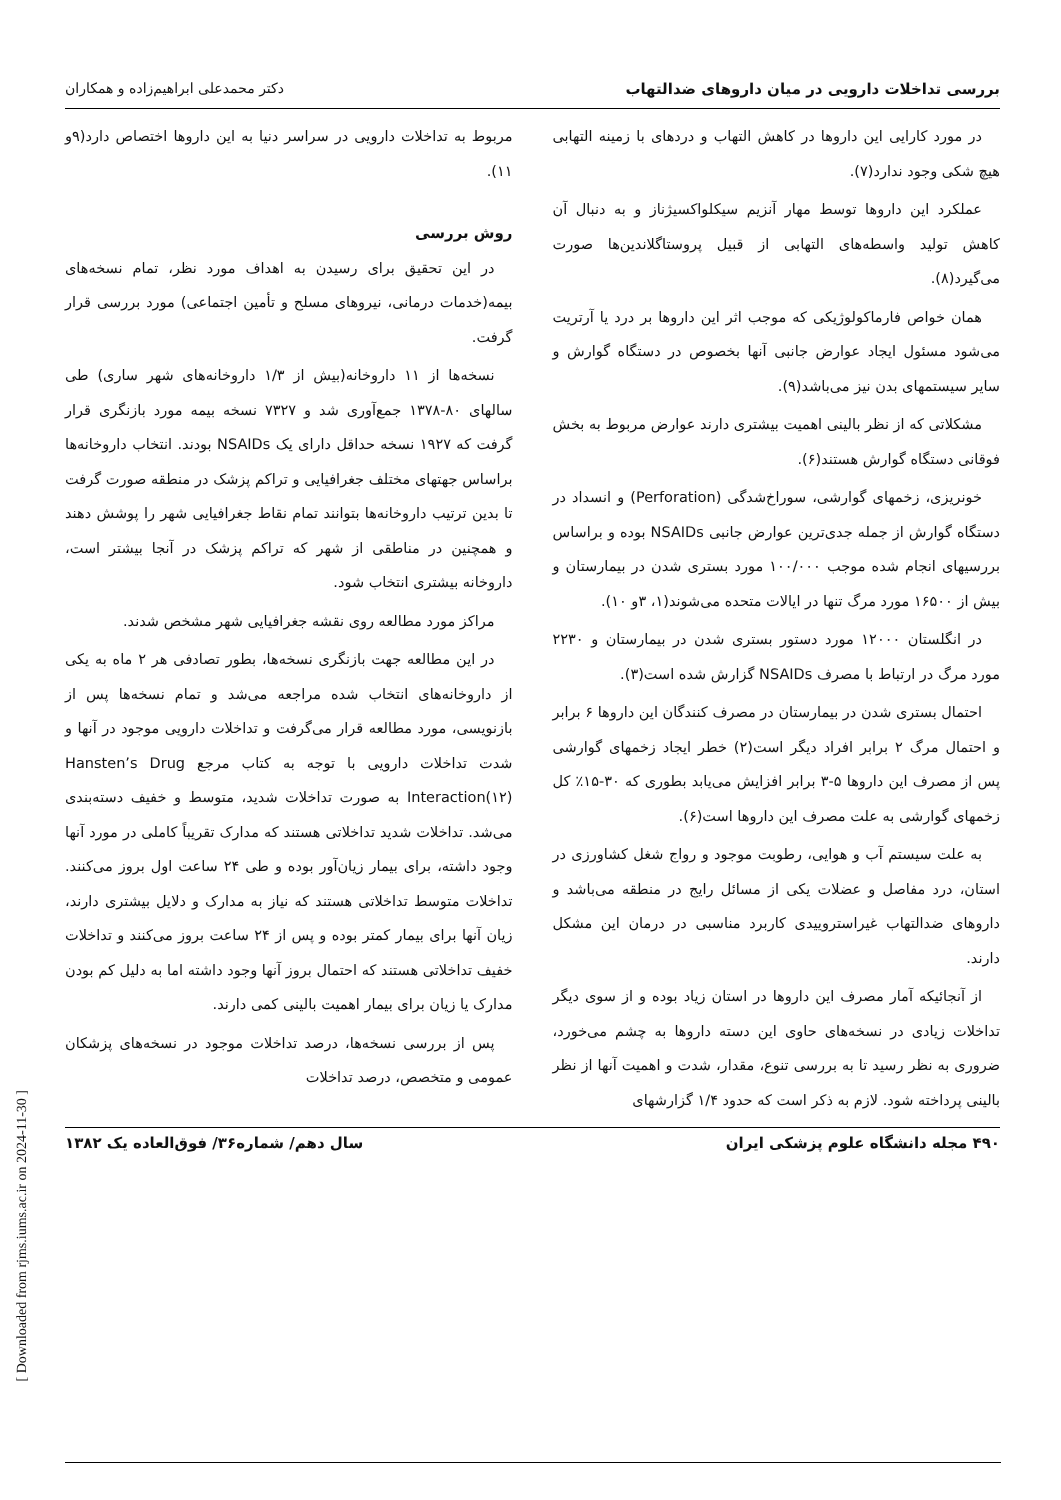بررسی تداخلات دارویی در میان داروهای ضدالتهاب دکتر محمدعلی ابراهیم‌زاده و همکاران
در مورد کارایی این داروها در کاهش التهاب و دردهای با زمینه التهابی هیچ شکی وجود ندارد(۷).
عملکرد این داروها توسط مهار آنزیم سیکلواکسیژناز و به دنبال آن کاهش تولید واسطه‌های التهابی از قبیل پروستاگلاندین‌ها صورت می‌گیرد(۸).
همان خواص فارماکولوژیکی که موجب اثر این داروها بر درد یا آرتریت می‌شود مسئول ایجاد عوارض جانبی آنها بخصوص در دستگاه گوارش و سایر سیستمهای بدن نیز می‌باشد(۹).
مشکلاتی که از نظر بالینی اهمیت بیشتری دارند عوارض مربوط به بخش فوقانی دستگاه گوارش هستند(۶).
خونریزی، زخمهای گوارشی، سوراخ‌شدگی (Perforation) و انسداد در دستگاه گوارش از جمله جدی‌ترین عوارض جانبی NSAIDs بوده و براساس بررسیهای انجام شده موجب ۱۰۰/۰۰۰ مورد بستری شدن در بیمارستان و بیش از ۱۶۵۰۰ مورد مرگ تنها در ایالات متحده می‌شوند(۱، ۳و ۱۰).
در انگلستان ۱۲۰۰۰ مورد دستور بستری شدن در بیمارستان و ۲۲۳۰ مورد مرگ در ارتباط با مصرف NSAIDs گزارش شده است(۳).
احتمال بستری شدن در بیمارستان در مصرف کنندگان این داروها ۶ برابر و احتمال مرگ ۲ برابر افراد دیگر است(۲) خطر ایجاد زخمهای گوارشی پس از مصرف این داروها ۵-۳ برابر افزایش می‌یابد بطوری که ۳۰-۱۵٪ کل زخمهای گوارشی به علت مصرف این داروها است(۶).
به علت سیستم آب و هوایی، رطوبت موجود و رواج شغل کشاورزی در استان، درد مفاصل و عضلات یکی از مسائل رایج در منطقه می‌باشد و داروهای ضدالتهاب غیراستروییدی کاربرد مناسبی در درمان این مشکل دارند.
از آنجائیکه آمار مصرف این داروها در استان زیاد بوده و از سوی دیگر تداخلات زیادی در نسخه‌های حاوی این دسته داروها به چشم می‌خورد، ضروری به نظر رسید تا به بررسی تنوع، مقدار، شدت و اهمیت آنها از نظر بالینی پرداخته شود. لازم به ذکر است که حدود ۱/۴ گزارشهای
مربوط به تداخلات دارویی در سراسر دنیا به این داروها اختصاص دارد(۹و ۱۱).
روش بررسی
در این تحقیق برای رسیدن به اهداف مورد نظر، تمام نسخه‌های بیمه(خدمات درمانی، نیروهای مسلح و تأمین اجتماعی) مورد بررسی قرار گرفت.
نسخه‌ها از ۱۱ داروخانه(بیش از ۱/۳ داروخانه‌های شهر ساری) طی سالهای ۸۰-۱۳۷۸ جمع‌آوری شد و ۷۳۲۷ نسخه بیمه مورد بازنگری قرار گرفت که ۱۹۲۷ نسخه حداقل دارای یک NSAIDs بودند. انتخاب داروخانه‌ها براساس جهتهای مختلف جغرافیایی و تراکم پزشک در منطقه صورت گرفت تا بدین ترتیب داروخانه‌ها بتوانند تمام نقاط جغرافیایی شهر را پوشش دهند و همچنین در مناطقی از شهر که تراکم پزشک در آنجا بیشتر است، داروخانه بیشتری انتخاب شود.
مراکز مورد مطالعه روی نقشه جغرافیایی شهر مشخص شدند.
در این مطالعه جهت بازنگری نسخه‌ها، بطور تصادفی هر ۲ ماه به یکی از داروخانه‌های انتخاب شده مراجعه می‌شد و تمام نسخه‌ها پس از بازنویسی، مورد مطالعه قرار می‌گرفت و تداخلات دارویی موجود در آنها و شدت تداخلات دارویی با توجه به کتاب مرجع Hansten’s Drug Interaction(۱۲) به صورت تداخلات شدید، متوسط و خفیف دسته‌بندی می‌شد. تداخلات شدید تداخلاتی هستند که مدارک تقریباً کاملی در مورد آنها وجود داشته، برای بیمار زیان‌آور بوده و طی ۲۴ ساعت اول بروز می‌کنند. تداخلات متوسط تداخلاتی هستند که نیاز به مدارک و دلایل بیشتری دارند، زیان آنها برای بیمار کمتر بوده و پس از ۲۴ ساعت بروز می‌کنند و تداخلات خفیف تداخلاتی هستند که احتمال بروز آنها وجود داشته اما به دلیل کم بودن مدارک یا زیان برای بیمار اهمیت بالینی کمی دارند.
پس از بررسی نسخه‌ها، درصد تداخلات موجود در نسخه‌های پزشکان عمومی و متخصص، درصد تداخلات
۴۹۰ مجله دانشگاه علوم پزشکی ایران سال دهم/ شماره۳۶/ فوق‌العاده یک ۱۳۸۲
[ Downloaded from rjms.iums.ac.ir on 2024-11-30 ]